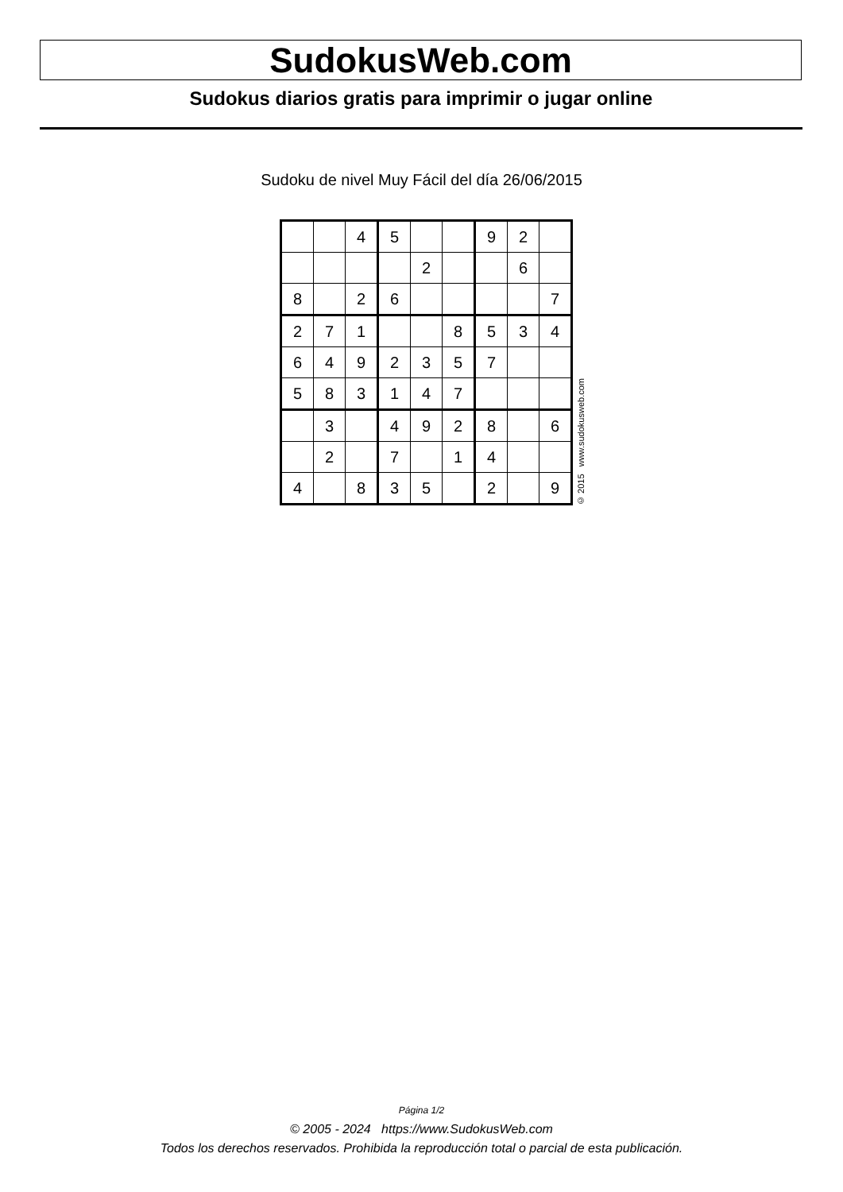SudokusWeb.com
Sudokus diarios gratis para imprimir o jugar online
Sudoku de nivel Muy Fácil del día 26/06/2015
| | | 4 | 5 | | | 9 | 2 | |
| | | | | 2 | | | 6 | |
| 8 | | 2 | 6 | | | | | 7 |
| 2 | 7 | 1 | | | 8 | 5 | 3 | 4 |
| 6 | 4 | 9 | 2 | 3 | 5 | 7 | | |
| 5 | 8 | 3 | 1 | 4 | 7 | | | |
| | 3 | | 4 | 9 | 2 | 8 | | 6 |
| | 2 | | 7 | | 1 | 4 | | |
| 4 | | 8 | 3 | 5 | | 2 | | 9 |
© 2015 www.sudokusweb.com
Página 1/2
© 2005 - 2024 https://www.SudokusWeb.com
Todos los derechos reservados. Prohibida la reproducción total o parcial de esta publicación.